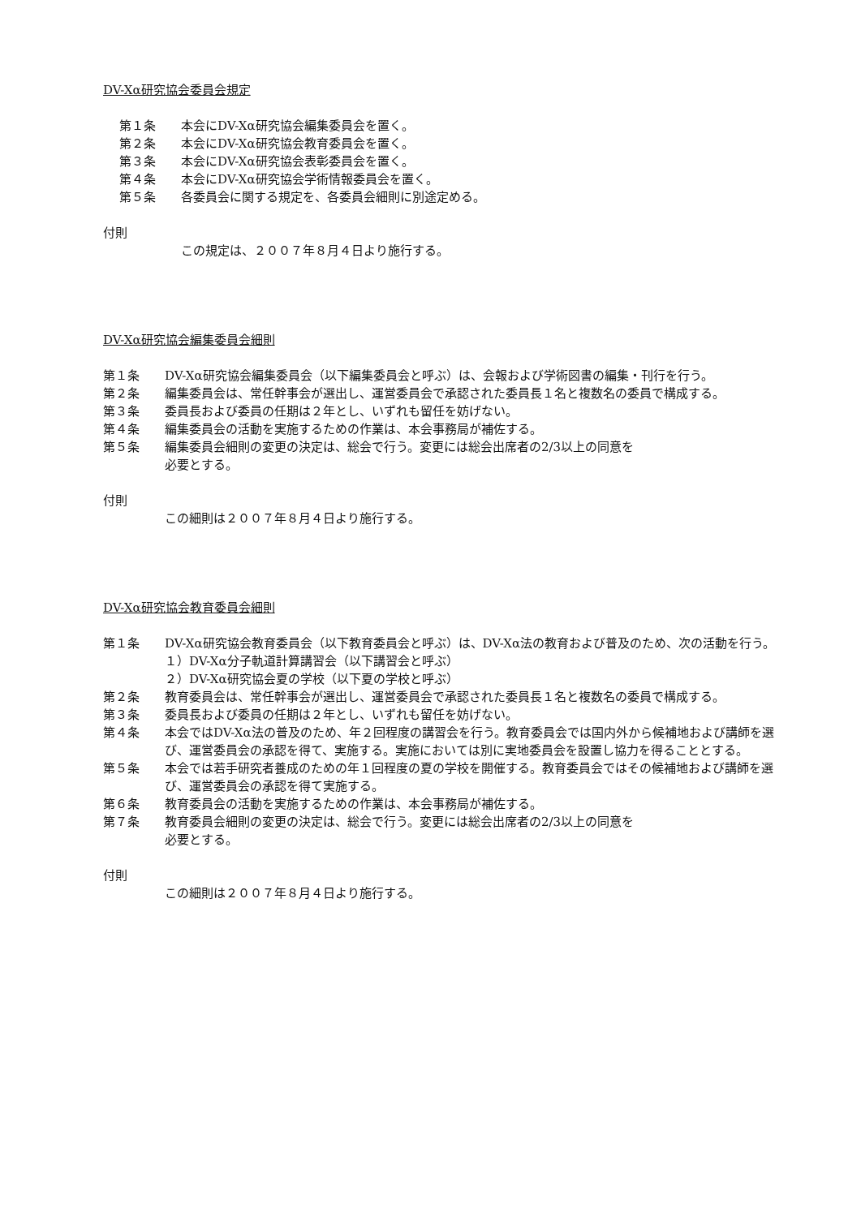DV-Xα研究協会委員会規定
第１条 本会にDV-Xα研究協会編集委員会を置く。
第２条 本会にDV-Xα研究協会教育委員会を置く。
第３条 本会にDV-Xα研究協会表彰委員会を置く。
第４条 本会にDV-Xα研究協会学術情報委員会を置く。
第５条 各委員会に関する規定を、各委員会細則に別途定める。
付則
この規定は、２００７年８月４日より施行する。
DV-Xα研究協会編集委員会細則
第１条 DV-Xα研究協会編集委員会（以下編集委員会と呼ぶ）は、会報および学術図書の編集・刊行を行う。
第２条 編集委員会は、常任幹事会が選出し、運営委員会で承認された委員長１名と複数名の委員で構成する。
第３条 委員長および委員の任期は２年とし、いずれも留任を妨げない。
第４条 編集委員会の活動を実施するための作業は、本会事務局が補佐する。
第５条 編集委員会細則の変更の決定は、総会で行う。変更には総会出席者の2/3以上の同意を
必要とする。
付則
この細則は２００７年８月４日より施行する。
DV-Xα研究協会教育委員会細則
第１条 DV-Xα研究協会教育委員会（以下教育委員会と呼ぶ）は、DV-Xα法の教育および普及のため、次の活動を行う。
１）DV-Xα分子軌道計算講習会（以下講習会と呼ぶ）
２）DV-Xα研究協会夏の学校（以下夏の学校と呼ぶ）
第２条 教育委員会は、常任幹事会が選出し、運営委員会で承認された委員長１名と複数名の委員で構成する。
第３条 委員長および委員の任期は２年とし、いずれも留任を妨げない。
第４条 本会ではDV-Xα法の普及のため、年２回程度の講習会を行う。教育委員会では国内外から候補地および講師を選び、運営委員会の承認を得て、実施する。実施においては別に実地委員会を設置し協力を得ることとする。
第５条 本会では若手研究者養成のための年１回程度の夏の学校を開催する。教育委員会ではその候補地および講師を選び、運営委員会の承認を得て実施する。
第６条 教育委員会の活動を実施するための作業は、本会事務局が補佐する。
第７条 教育委員会細則の変更の決定は、総会で行う。変更には総会出席者の2/3以上の同意を
必要とする。
付則
この細則は２００７年８月４日より施行する。